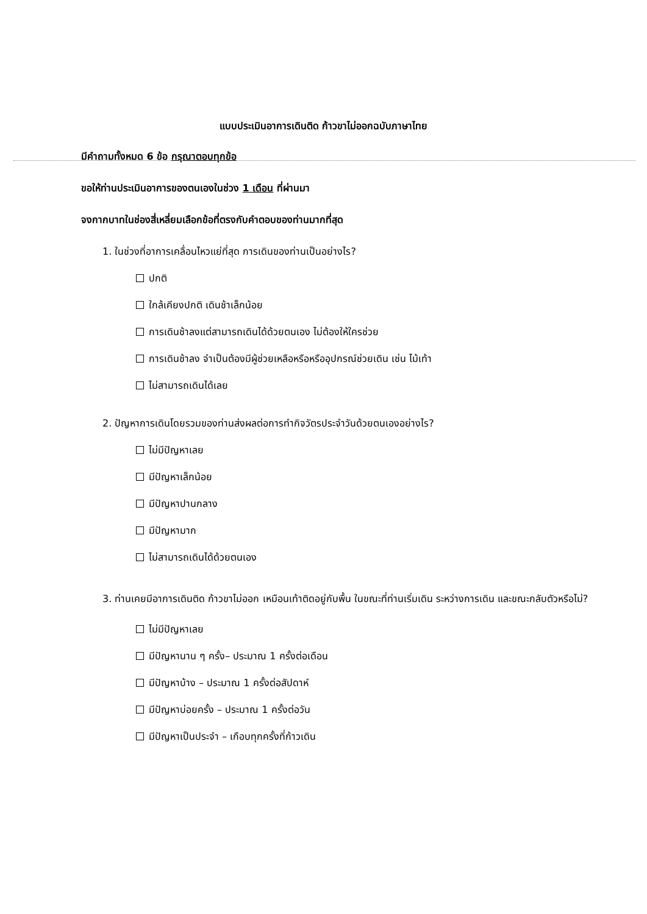แบบประเมินอาการเดินติด ก้าวขาไม่ออกฉบับภาษาไทย
มีคำถามทั้งหมด 6 ข้อ กรุณาตอบทุกข้อ
ขอให้ท่านประเมินอาการของตนเองในช่วง 1 เดือน ที่ผ่านมา
จงกากบาทในช่องสี่เหลี่ยมเลือกข้อที่ตรงกับคำตอบของท่านมากที่สุด
1. ในช่วงที่อาการเคลื่อนไหวแย่ที่สุด การเดินของท่านเป็นอย่างไร?
ปกติ
ใกล้เคียงปกติ เดินช้าเล็กน้อย
การเดินช้าลงแต่สามารถเดินได้ด้วยตนเอง ไม่ต้องให้ใครช่วย
การเดินช้าลง จำเป็นต้องมีผู้ช่วยเหลือหรือหรืออุปกรณ์ช่วยเดิน เช่น ไม้เท้า
ไม่สามารถเดินได้เลย
2. ปัญหาการเดินโดยรวมของท่านส่งผลต่อการทำกิจวัตรประจำวันด้วยตนเองอย่างไร?
ไม่มีปัญหาเลย
มีปัญหาเล็กน้อย
มีปัญหาปานกลาง
มีปัญหามาก
ไม่สามารถเดินได้ด้วยตนเอง
3. ท่านเคยมีอาการเดินติด ก้าวขาไม่ออก เหมือนเท้าติดอยู่กับพื้น ในขณะที่ท่านเริ่มเดิน ระหว่างการเดิน และขณะกลับตัวหรือไม่?
ไม่มีปัญหาเลย
มีปัญหานาน ๆ ครั้ง– ประมาณ 1 ครั้งต่อเดือน
มีปัญหาบ้าง – ประมาณ 1 ครั้งต่อสัปดาห์
มีปัญหาบ่อยครั้ง – ประมาณ 1 ครั้งต่อวัน
มีปัญหาเป็นประจำ – เกือบทุกครั้งที่ก้าวเดิน